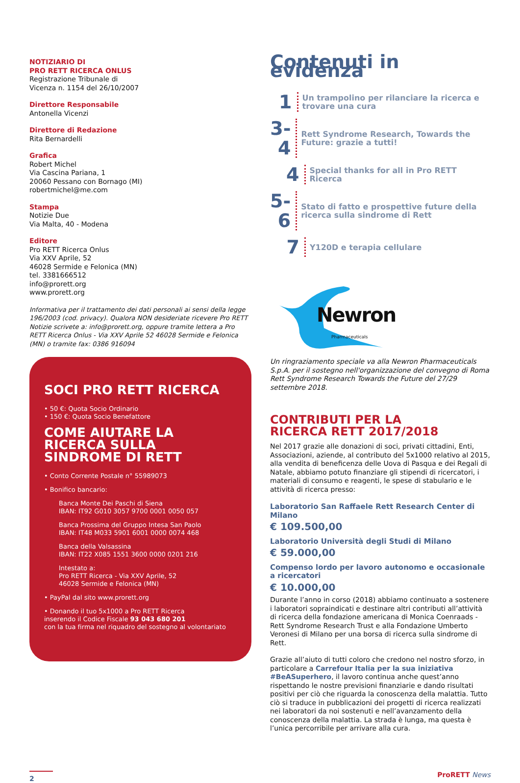NOTIZIARIO DI
PRO RETT RICERCA ONLUS
Registrazione Tribunale di
Vicenza n. 1154 del 26/10/2007
Direttore Responsabile
Antonella Vicenzi
Direttore di Redazione
Rita Bernardelli
Grafica
Robert Michel
Via Cascina Pariana, 1
20060 Pessano con Bornago (MI)
robertmichel@me.com
Stampa
Notizie Due
Via Malta, 40 - Modena
Editore
Pro RETT Ricerca Onlus
Via XXV Aprile, 52
46028 Sermide e Felonica (MN)
tel. 3381666512
info@prorett.org
www.prorett.org
Informativa per il trattamento dei dati personali ai sensi della legge 196/2003 (cod. privacy). Qualora NON desideriate ricevere Pro RETT Notizie scrivete a: info@prorett.org, oppure tramite lettera a Pro RETT Ricerca Onlus - Via XXV Aprile 52 46028 Sermide e Felonica (MN) o tramite fax: 0386 916094
SOCI PRO RETT RICERCA
• 50 €: Quota Socio Ordinario
• 150 €: Quota Socio Benefattore
COME AIUTARE LA RICERCA SULLA SINDROME DI RETT
• Conto Corrente Postale n° 55989073
• Bonifico bancario:
Banca Monte Dei Paschi di Siena
IBAN: IT92 G010 3057 9700 0001 0050 057
Banca Prossima del Gruppo Intesa San Paolo
IBAN: IT48 M033 5901 6001 0000 0074 468
Banca della Valsassina
IBAN: IT22 X085 1551 3600 0000 0201 216
Intestato a:
Pro RETT Ricerca - Via XXV Aprile, 52
46028 Sermide e Felonica (MN)
• PayPal dal sito www.prorett.org
• Donando il tuo 5x1000 a Pro RETT Ricerca
inserendo il Codice Fiscale 93 043 680 201
con la tua firma nel riquadro del sostegno al volontariato
Contenuti in evidenza
1
Un trampolino per rilanciare la ricerca e trovare una cura
3-4
Rett Syndrome Research, Towards the Future: grazie a tutti!
4
Special thanks for all in Pro RETT Ricerca
5-6
Stato di fatto e prospettive future della ricerca sulla sindrome di Rett
7
Y120D e terapia cellulare
Newron
Pharmaceuticals
Un ringraziamento speciale va alla Newron Pharmaceuticals S.p.A. per il sostegno nell'organizzazione del convegno di Roma Rett Syndrome Research Towards the Future del 27/29 settembre 2018.
CONTRIBUTI PER LA
RICERCA RETT 2017/2018
Nel 2017 grazie alle donazioni di soci, privati cittadini, Enti, Associazioni, aziende, al contributo del 5x1000 relativo al 2015, alla vendita di beneficenza delle Uova di Pasqua e dei Regali di Natale, abbiamo potuto finanziare gli stipendi di ricercatori, i materiali di consumo e reagenti, le spese di stabulario e le attività di ricerca presso:
Laboratorio San Raffaele Rett Research Center di Milano
€ 109.500,00
Laboratorio Università degli Studi di Milano
€ 59.000,00
Compenso lordo per lavoro autonomo e occasionale a ricercatori
€ 10.000,00
Durante l’anno in corso (2018) abbiamo continuato a sostenere i laboratori sopraindicati e destinare altri contributi all’attività di ricerca della fondazione americana di Monica Coenraads - Rett Syndrome Research Trust e alla Fondazione Umberto Veronesi di Milano per una borsa di ricerca sulla sindrome di Rett.
Grazie all’aiuto di tutti coloro che credono nel nostro sforzo, in particolare a Carrefour Italia per la sua iniziativa #BeASuperhero, il lavoro continua anche quest’anno rispettando le nostre previsioni finanziarie e dando risultati positivi per ciò che riguarda la conoscenza della malattia. Tutto ciò si traduce in pubblicazioni dei progetti di ricerca realizzati nei laboratori da noi sostenuti e nell’avanzamento della conoscenza della malattia. La strada è lunga, ma questa è l’unica percorribile per arrivare alla cura.
2
ProRETT News